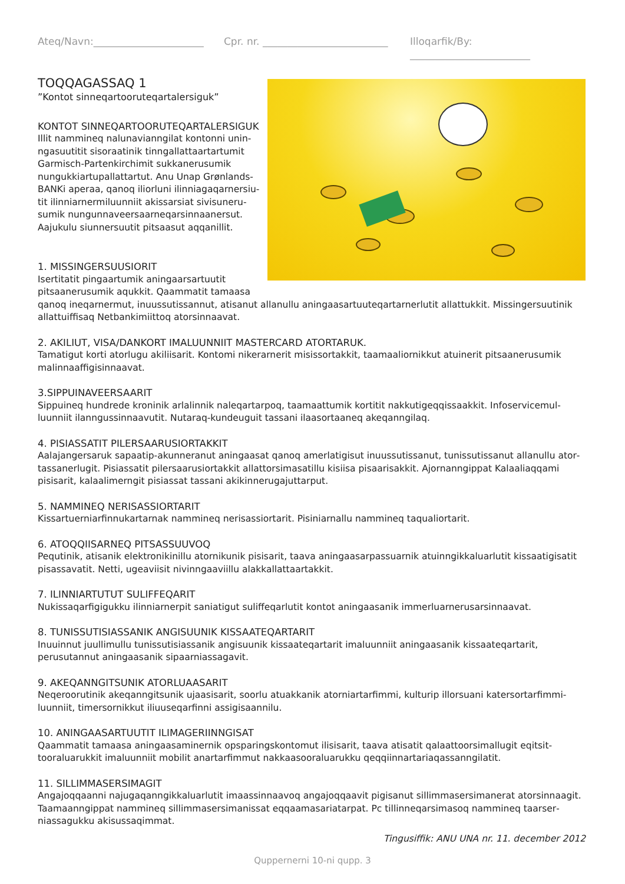Ateq/Navn:______________________ Cpr. nr. _________________________ Illoqarfik/By: ________________________
TOQQAGASSAQ 1
”Kontot sinneqartooruteqartalersiguk”
KONTOT SINNEQARTOORUTEQARTALERSIGUK
Illit nammineq nalunavianngilat kontonni unin­ngasuutitit sisoraatinik tinngallattaartartumit Garmisch-Partenkirchimit sukkanerusumik nungukkiartupallattartut. Anu Unap Grønlands­BANKi aperaa, qanoq iliorluni ilinniagaqarnersiu­tit ilinniarnermiluunniit akissarsiat sivisuneru­sumik nungunnaveersaarneqarsinnaanersut. Aajukulu siunnersuutit pitsaasut aqqanillit.
1. MISSINGERSUUSIORIT
Isertitatit pingaartumik aningaarsartuutit pitsaanerusumik aqukkit. Qaammatit tamaasa qanoq ineqarnermut, inuussutissannut, atisanut allanullu aningaasartuuteqartarnerlutit allattukkit. Missingersuutinik allattuiffisaq Netbankimiittoq atorsinnaavat.
2. AKILIUT, VISA/DANKORT IMALUUNNIIT MASTERCARD ATORTARUK.
Tamatigut korti atorlugu akiliisarit. Kontomi nikerarnerit misissortakkit, taamaaliornikkut atuinerit pitsaanerusumik malinnaaffigisinnaavat.
3.SIPPUINAVEERSAARIT
Sippuineq hundrede kroninik arlalinnik naleqartarpoq, taamaattumik kortitit nakkutigeqqissaakkit. Infoservicemul­luunniit ilanngussinnaavutit. Nutaraq-kundeuguit tassani ilaasortaaneq akeqanngilaq.
4. PISIASSATIT PILERSAARUSIORTAKKIT
Aalajangersaruk sapaatip-akunneranut aningaasat qanoq amerlatigisut inuussutissanut, tunissutissanut allanullu ator­tassanerlugit. Pisiassatit pilersaarusiortakkit allattorsimasatillu kisiisa pisaarisakkit. Ajornanngippat Kalaaliaqqami pisisarit, kalaalimerngit pisiassat tassani akikinnerugajuttarput.
5. NAMMINEQ NERISASSIORTARIT
Kissartuerniarfinnukartarnak nammineq nerisassiortarit. Pisiniarnallu nammineq taqualiortarit.
6. ATOQQIISARNEQ PITSASSUUVOQ
Pequtinik, atisanik elektronikinillu atornikunik pisisarit, taava aningaasarpassuarnik atuinngikkaluarlutit kissaatigi­satit pisassavatit. Netti, ugeaviisit nivinngaaviillu alakkallattaartakkit.
7. ILINNIARTUTUT SULIFFEQARIT
Nukissaqarfigigukku ilinniarnerpit saniatigut suliffeqarlutit kontot aningaasanik immerluarnerusarsinnaavat.
8. TUNISSUTISIASSANIK ANGISUUNIK KISSAATEQARTARIT
Inuuinnut juullimullu tunissutisiassanik angisuunik kissaateqartarit imaluunniit aningaasanik kissaateqartarit, perusutannut aningaasanik sipaarniassagavit.
9. AKEQANNGITSUNIK ATORLUAASARIT
Neqeroorutinik akeqanngitsunik ujaasisarit, soorlu atuakkanik atorniartarfimmi, kulturip illorsuani katersortarfimmi­luunniit, timersornikkut iliuuseqarfinni assigisaannilu.
10. ANINGAASARTUUTIT ILIMAGERIINNGISAT
Qaammatit tamaasa aningaasaminernik opsparingskontomut ilisisarit, taava atisatit qalaattoorsimallugit eqitsit­tooraluarukkit imaluunniit mobilit anartarfimmut nakkaasooraluarukku qeqqiinnartariaqassanngilatit.
11. SILLIMMASERSIMAGIT
Angajoqqaanni najugaqanngikkaluarlutit imaassinnaavoq angajoqqaavit pigisanut sillimmasersimanerat atorsinnaa­git. Taamaanngippat nammineq sillimmasersimanissat eqqaamasariatarpat. Pc tillinneqarsimasoq nammineq taarser­niassagukku akisussaqimmat.
Tingusiffik: ANU UNA nr. 11. december 2012
Quppernerni 10-ni qupp. 3